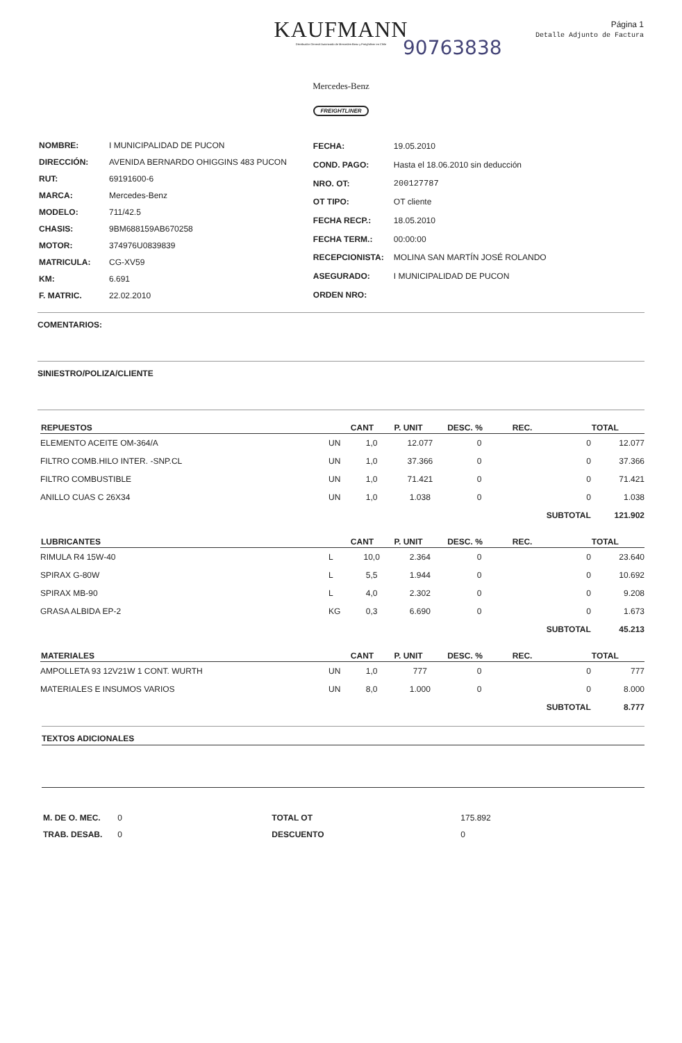KAUFMANN
Distribuidor General Autorizado de Mercedes-Benz y Freightliner en Chile
Mercedes-Benz
FREIGHTLINER
Página 1
Detalle Adjunto de Factura
90763838
| NOMBRE: | I MUNICIPALIDAD DE PUCON |
| DIRECCIÓN: | AVENIDA BERNARDO OHIGGINS 483 PUCON |
| RUT: | 69191600-6 |
| MARCA: | Mercedes-Benz |
| MODELO: | 711/42.5 |
| CHASIS: | 9BM688159AB670258 |
| MOTOR: | 374976U0839839 |
| MATRICULA: | CG-XV59 |
| KM: | 6.691 |
| F. MATRIC. | 22.02.2010 |
| FECHA: | 19.05.2010 |
| COND. PAGO: | Hasta el 18.06.2010 sin deducción |
| NRO. OT: | 200127787 |
| OT TIPO: | OT cliente |
| FECHA RECP.: | 18.05.2010 |
| FECHA TERM.: | 00:00:00 |
| RECEPCIONISTA: | MOLINA SAN MARTÍN JOSÉ ROLANDO |
| ASEGURADO: | I MUNICIPALIDAD DE PUCON |
| ORDEN NRO: | |
COMENTARIOS:
SINIESTRO/POLIZA/CLIENTE
| REPUESTOS | | CANT | P. UNIT | DESC. % | REC. | TOTAL |
| --- | --- | --- | --- | --- | --- | --- |
| ELEMENTO ACEITE OM-364/A | UN | 1,0 | 12.077 | 0 | 0 | 12.077 |
| FILTRO COMB.HILO INTER. -SNP.CL | UN | 1,0 | 37.366 | 0 | 0 | 37.366 |
| FILTRO COMBUSTIBLE | UN | 1,0 | 71.421 | 0 | 0 | 71.421 |
| ANILLO CUAS C 26X34 | UN | 1,0 | 1.038 | 0 | 0 | 1.038 |
| | | | | | SUBTOTAL | 121.902 |
| LUBRICANTES | | CANT | P. UNIT | DESC. % | REC. | TOTAL |
| RIMULA R4 15W-40 | L | 10,0 | 2.364 | 0 | 0 | 23.640 |
| SPIRAX G-80W | L | 5,5 | 1.944 | 0 | 0 | 10.692 |
| SPIRAX MB-90 | L | 4,0 | 2.302 | 0 | 0 | 9.208 |
| GRASA ALBIDA EP-2 | KG | 0,3 | 6.690 | 0 | 0 | 1.673 |
| | | | | | SUBTOTAL | 45.213 |
| MATERIALES | | CANT | P. UNIT | DESC. % | REC. | TOTAL |
| AMPOLLETA 93 12V21W 1 CONT. WURTH | UN | 1,0 | 777 | 0 | 0 | 777 |
| MATERIALES E INSUMOS VARIOS | UN | 8,0 | 1.000 | 0 | 0 | 8.000 |
| | | | | | SUBTOTAL | 8.777 |
TEXTOS ADICIONALES
| M. DE O. MEC. | 0 | TOTAL OT | 175.892 |
| TRAB. DESAB. | 0 | DESCUENTO | 0 |